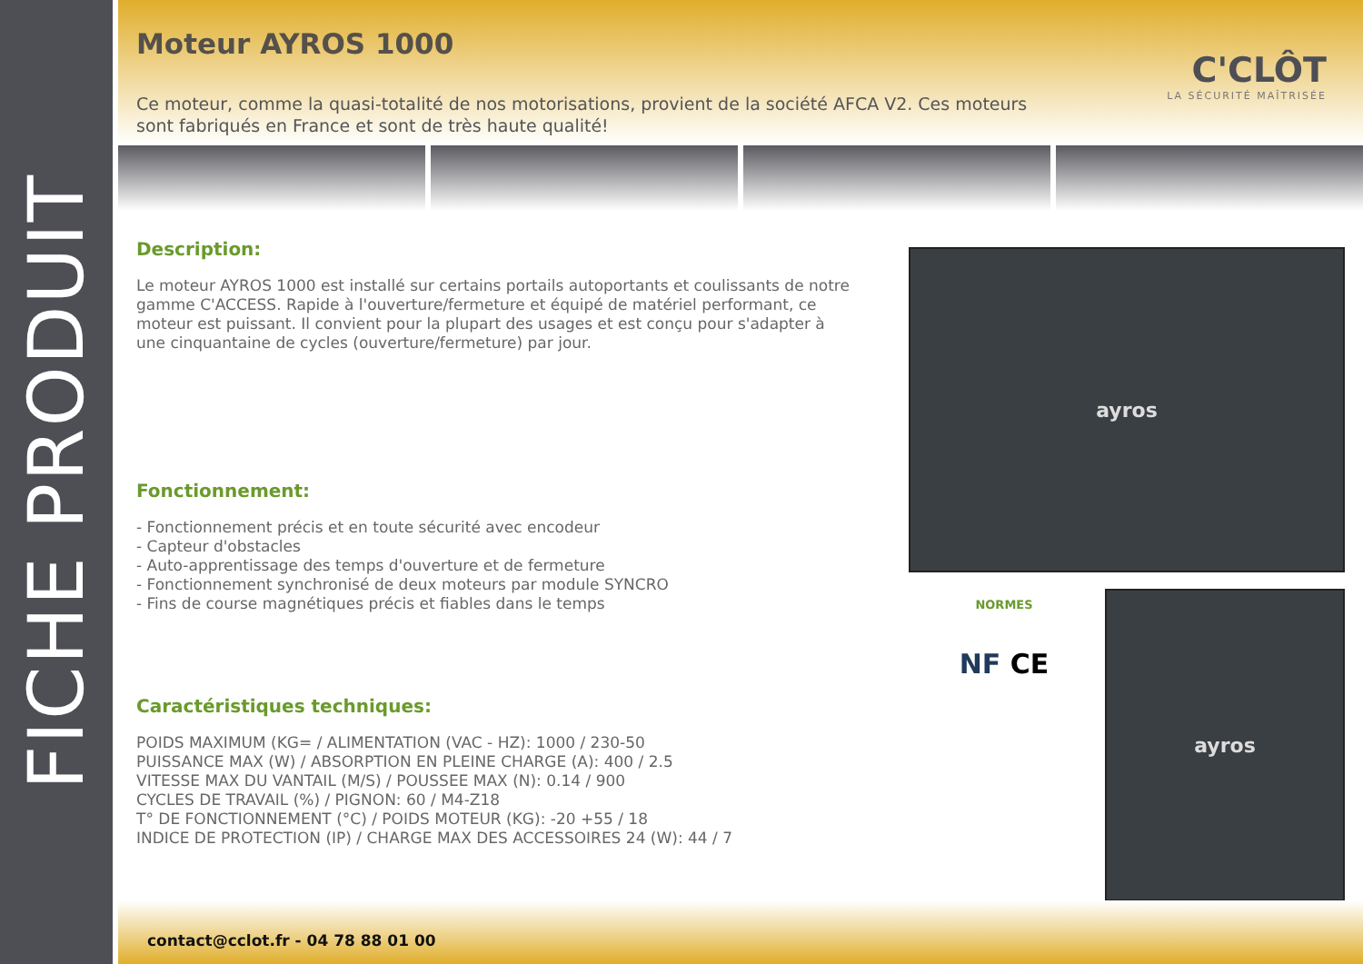FICHE PRODUIT
Moteur AYROS 1000
Ce moteur, comme la quasi-totalité de nos motorisations, provient de la société AFCA V2. Ces moteurs sont fabriqués en France et sont de très haute qualité!
C'CLÔT
LA SÉCURITÉ MAÎTRISÉE
Description:
Le moteur AYROS 1000 est installé sur certains portails autoportants et coulissants de notre gamme C'ACCESS. Rapide à l'ouverture/fermeture et équipé de matériel performant, ce moteur est puissant. Il convient pour la plupart des usages et est conçu pour s'adapter à une cinquantaine de cycles (ouverture/fermeture) par jour.
Fonctionnement:
- Fonctionnement précis et en toute sécurité avec encodeur
- Capteur d'obstacles
- Auto-apprentissage des temps d'ouverture et de fermeture
- Fonctionnement synchronisé de deux moteurs par module SYNCRO
- Fins de course magnétiques précis et fiables dans le temps
Caractéristiques techniques:
POIDS MAXIMUM (KG= / ALIMENTATION (VAC - HZ): 1000 / 230-50
PUISSANCE MAX (W) / ABSORPTION EN PLEINE CHARGE (A): 400 / 2.5
VITESSE MAX DU VANTAIL (M/S) / POUSSEE MAX (N): 0.14 / 900
CYCLES DE TRAVAIL (%) / PIGNON: 60 / M4-Z18
T° DE FONCTIONNEMENT (°C) / POIDS MOTEUR (KG): -20 +55 / 18
INDICE DE PROTECTION (IP) / CHARGE MAX DES ACCESSOIRES 24 (W): 44 / 7
ayros
NORMES
NF CE
ayros
contact@cclot.fr - 04 78 88 01 00